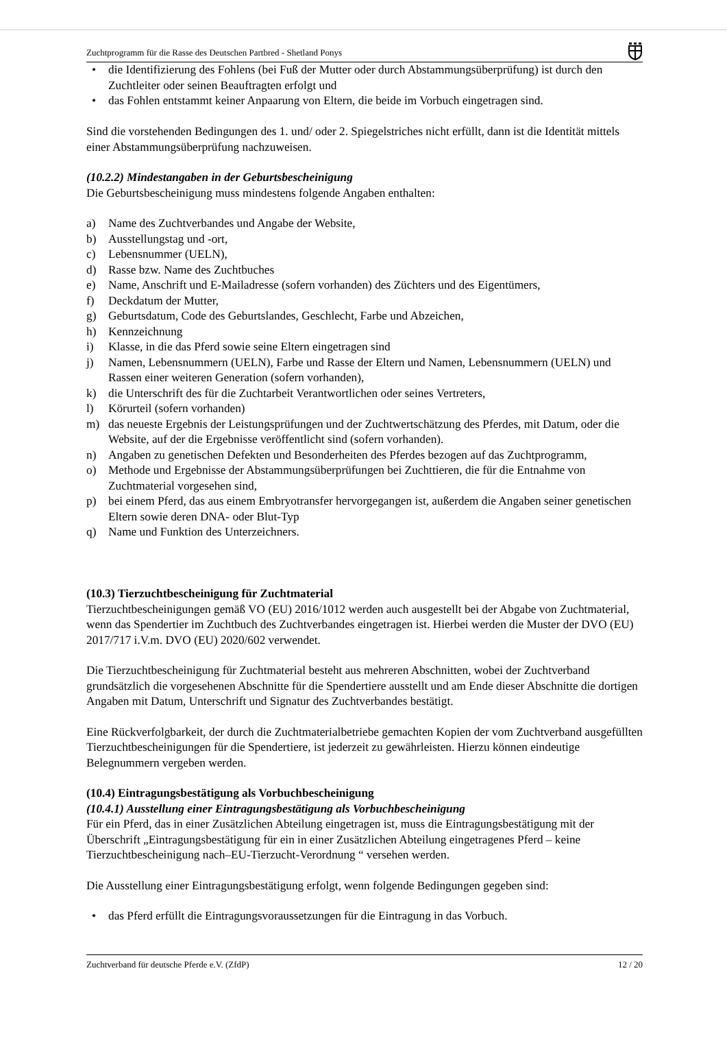Zuchtprogramm für die Rasse des Deutschen Partbred - Shetland Ponys
• die Identifizierung des Fohlens (bei Fuß der Mutter oder durch Abstammungsüberprüfung) ist durch den Zuchtleiter oder seinen Beauftragten erfolgt und
• das Fohlen entstammt keiner Anpaarung von Eltern, die beide im Vorbuch eingetragen sind.
Sind die vorstehenden Bedingungen des 1. und/ oder 2. Spiegelstriches nicht erfüllt, dann ist die Identität mittels einer Abstammungsüberprüfung nachzuweisen.
(10.2.2) Mindestangaben in der Geburtsbescheinigung
Die Geburtsbescheinigung muss mindestens folgende Angaben enthalten:
a) Name des Zuchtverbandes und Angabe der Website,
b) Ausstellungstag und -ort,
c) Lebensnummer (UELN),
d) Rasse bzw. Name des Zuchtbuches
e) Name, Anschrift und E-Mailadresse (sofern vorhanden) des Züchters und des Eigentümers,
f) Deckdatum der Mutter,
g) Geburtsdatum, Code des Geburtslandes, Geschlecht, Farbe und Abzeichen,
h) Kennzeichnung
i) Klasse, in die das Pferd sowie seine Eltern eingetragen sind
j) Namen, Lebensnummern (UELN), Farbe und Rasse der Eltern und Namen, Lebensnummern (UELN) und Rassen einer weiteren Generation (sofern vorhanden),
k) die Unterschrift des für die Zuchtarbeit Verantwortlichen oder seines Vertreters,
l) Körurteil (sofern vorhanden)
m) das neueste Ergebnis der Leistungsprüfungen und der Zuchtwertschätzung des Pferdes, mit Datum, oder die Website, auf der die Ergebnisse veröffentlicht sind (sofern vorhanden).
n) Angaben zu genetischen Defekten und Besonderheiten des Pferdes bezogen auf das Zuchtprogramm,
o) Methode und Ergebnisse der Abstammungsüberprüfungen bei Zuchttieren, die für die Entnahme von Zuchtmaterial vorgesehen sind,
p) bei einem Pferd, das aus einem Embryotransfer hervorgegangen ist, außerdem die Angaben seiner genetischen Eltern sowie deren DNA- oder Blut-Typ
q) Name und Funktion des Unterzeichners.
(10.3) Tierzuchtbescheinigung für Zuchtmaterial
Tierzuchtbescheinigungen gemäß VO (EU) 2016/1012 werden auch ausgestellt bei der Abgabe von Zuchtmaterial, wenn das Spendertier im Zuchtbuch des Zuchtverbandes eingetragen ist. Hierbei werden die Muster der DVO (EU) 2017/717 i.V.m. DVO (EU) 2020/602 verwendet.
Die Tierzuchtbescheinigung für Zuchtmaterial besteht aus mehreren Abschnitten, wobei der Zuchtverband grundsätzlich die vorgesehenen Abschnitte für die Spendertiere ausstellt und am Ende dieser Abschnitte die dortigen Angaben mit Datum, Unterschrift und Signatur des Zuchtverbandes bestätigt.
Eine Rückverfolgbarkeit, der durch die Zuchtmaterialbetriebe gemachten Kopien der vom Zuchtverband ausgefüllten Tierzuchtbescheinigungen für die Spendertiere, ist jederzeit zu gewährleisten. Hierzu können eindeutige Belegnummern vergeben werden.
(10.4) Eintragungsbestätigung als Vorbuchbescheinigung
(10.4.1) Ausstellung einer Eintragungsbestätigung als Vorbuchbescheinigung
Für ein Pferd, das in einer Zusätzlichen Abteilung eingetragen ist, muss die Eintragungsbestätigung mit der Überschrift „Eintragungsbestätigung für ein in einer Zusätzlichen Abteilung eingetragenes Pferd – keine Tierzuchtbescheinigung nach–EU-Tierzucht-Verordnung “ versehen werden.
Die Ausstellung einer Eintragungsbestätigung erfolgt, wenn folgende Bedingungen gegeben sind:
• das Pferd erfüllt die Eintragungsvoraussetzungen für die Eintragung in das Vorbuch.
Zuchtverband für deutsche Pferde e.V. (ZfdP) 12 / 20